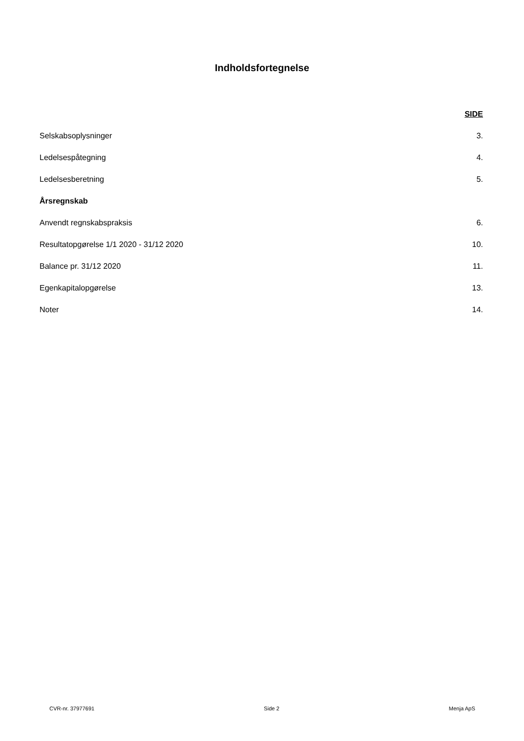Indholdsfortegnelse
SIDE
Selskabsoplysninger 3.
Ledelsespåtegning 4.
Ledelsesberetning 5.
Årsregnskab
Anvendt regnskabspraksis 6.
Resultatopgørelse 1/1 2020 - 31/12 2020 10.
Balance pr. 31/12 2020 11.
Egenkapitalopgørelse 13.
Noter 14.
CVR-nr. 37977691 Side 2 Menja ApS